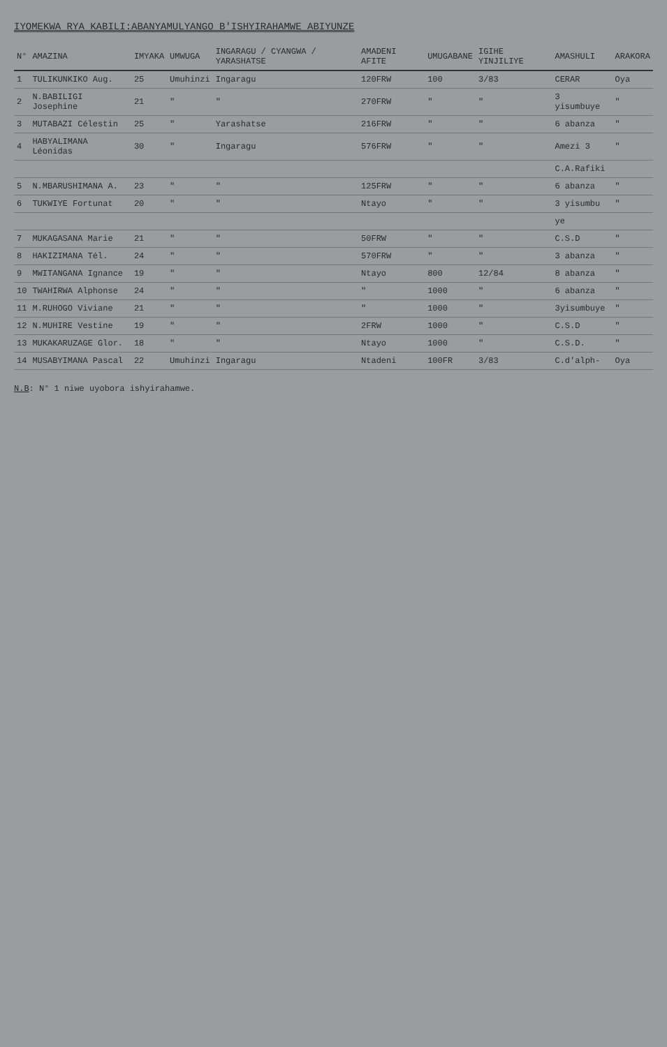IYOMEKWA RYA KABILI:ABANYAMULYANGO B'ISHYIRAHAMWE ABIYUNZE
| N° | AMAZINA | IMYAKA | UMWUGA | INGARAGU / CYANGWA / YARASHATSE | AMADENI AFITE | UMUGABANE | IGIHE YINJILIYE | AMASHULI | ARAKORA |
| --- | --- | --- | --- | --- | --- | --- | --- | --- | --- |
| 1 | TULIKUNKIKO Aug. | 25 | Umuhinzi | Ingaragu | 120FRW | 100 | 3/83 | CERAR | Oya |
| 2 | N.BABILIGI Josephine | 21 | " | " | 270FRW | " | " | 3 yisumbuye | " |
| 3 | MUTABAZI Célestin | 25 | " | Yarashatse | 216FRW | " | " | 6 abanza | " |
| 4 | HABYALIMANA Léonidas | 30 | " | Ingaragu | 576FRW | " | " | Amezi 3 | " |
| | | | | | | | | C.A.Rafiki | |
| 5 | N.MBARUSHIMANA A. | 23 | " | " | 125FRW | " | " | 6 abanza | " |
| 6 | TUKWIYE Fortunat | 20 | " | " | Ntayo | " | " | 3 yisumbu | " |
| | | | | | | | | ye | |
| 7 | MUKAGASANA Marie | 21 | " | " | 50FRW | " | " | C.S.D | " |
| 8 | HAKIZIMANA Tél. | 24 | " | " | 570FRW | " | " | 3 abanza | " |
| 9 | MWITANGANA Ignance | 19 | " | " | Ntayo | 800 | 12/84 | 8 abanza | " |
| 10 | TWAHIRWA Alphonse | 24 | " | " | " | 1000 | " | 6 abanza | " |
| 11 | M.RUHOGO Viviane | 21 | " | " | " | 1000 | " | 3yisumbuye | " |
| 12 | N.MUHIRE Vestine | 19 | " | " | 2FRW | 1000 | " | C.S.D | " |
| 13 | MUKAKARUZAGE Glor. | 18 | " | " | Ntayo | 1000 | " | C.S.D. | " |
| 14 | MUSABYIMANA Pascal | 22 | Umuhinzi | Ingaragu | Ntadeni | 100FR | 3/83 | C.d'alph- | Oya |
N.B: N° 1 niwe uyobora ishyirahamwe.